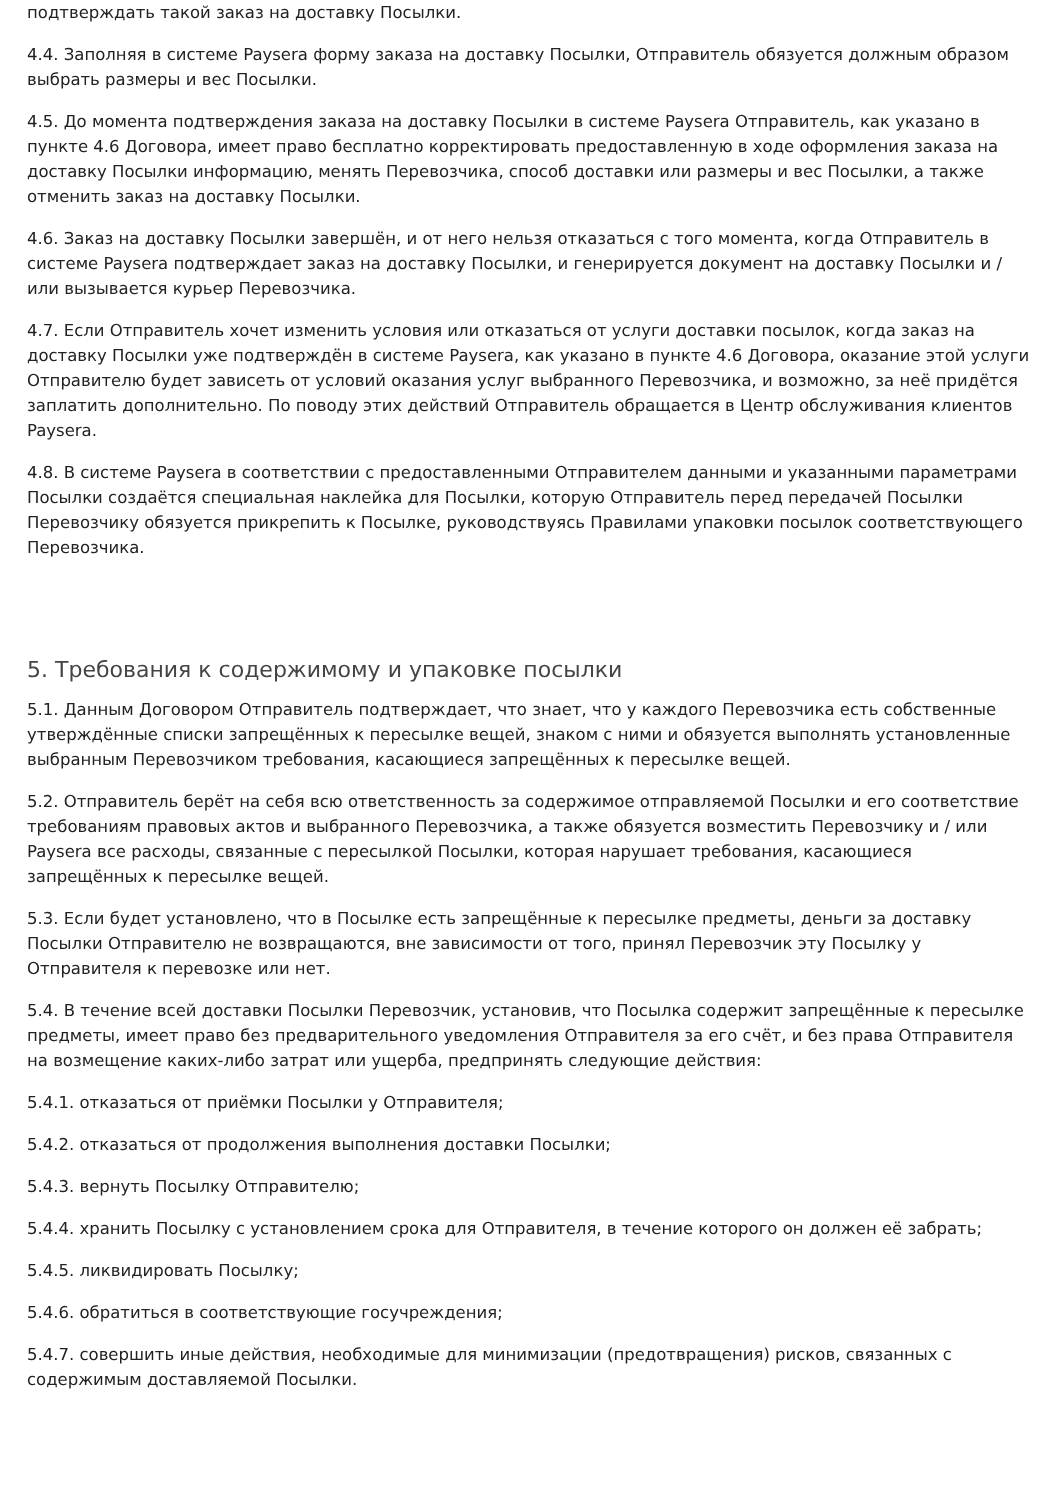подтверждать такой заказ на доставку Посылки.
4.4. Заполняя в системе Paysera форму заказа на доставку Посылки, Отправитель обязуется должным образом выбрать размеры и вес Посылки.
4.5. До момента подтверждения заказа на доставку Посылки в системе Paysera Отправитель, как указано в пункте 4.6 Договора, имеет право бесплатно корректировать предоставленную в ходе оформления заказа на доставку Посылки информацию, менять Перевозчика, способ доставки или размеры и вес Посылки, а также отменить заказ на доставку Посылки.
4.6. Заказ на доставку Посылки завершён, и от него нельзя отказаться с того момента, когда Отправитель в системе Paysera подтверждает заказ на доставку Посылки, и генерируется документ на доставку Посылки и / или вызывается курьер Перевозчика.
4.7. Если Отправитель хочет изменить условия или отказаться от услуги доставки посылок, когда заказ на доставку Посылки уже подтверждён в системе Paysera, как указано в пункте 4.6 Договора, оказание этой услуги Отправителю будет зависеть от условий оказания услуг выбранного Перевозчика, и возможно, за неё придётся заплатить дополнительно. По поводу этих действий Отправитель обращается в Центр обслуживания клиентов Paysera.
4.8. В системе Paysera в соответствии с предоставленными Отправителем данными и указанными параметрами Посылки создаётся специальная наклейка для Посылки, которую Отправитель перед передачей Посылки Перевозчику обязуется прикрепить к Посылке, руководствуясь Правилами упаковки посылок соответствующего Перевозчика.
5. Требования к содержимому и упаковке посылки
5.1. Данным Договором Отправитель подтверждает, что знает, что у каждого Перевозчика есть собственные утверждённые списки запрещённых к пересылке вещей, знаком с ними и обязуется выполнять установленные выбранным Перевозчиком требования, касающиеся запрещённых к пересылке вещей.
5.2. Отправитель берёт на себя всю ответственность за содержимое отправляемой Посылки и его соответствие требованиям правовых актов и выбранного Перевозчика, а также обязуется возместить Перевозчику и / или Paysera все расходы, связанные с пересылкой Посылки, которая нарушает требования, касающиеся запрещённых к пересылке вещей.
5.3. Если будет установлено, что в Посылке есть запрещённые к пересылке предметы, деньги за доставку Посылки Отправителю не возвращаются, вне зависимости от того, принял Перевозчик эту Посылку у Отправителя к перевозке или нет.
5.4. В течение всей доставки Посылки Перевозчик, установив, что Посылка содержит запрещённые к пересылке предметы, имеет право без предварительного уведомления Отправителя за его счёт, и без права Отправителя на возмещение каких-либо затрат или ущерба, предпринять следующие действия:
5.4.1. отказаться от приёмки Посылки у Отправителя;
5.4.2. отказаться от продолжения выполнения доставки Посылки;
5.4.3. вернуть Посылку Отправителю;
5.4.4. хранить Посылку с установлением срока для Отправителя, в течение которого он должен её забрать;
5.4.5. ликвидировать Посылку;
5.4.6. обратиться в соответствующие госучреждения;
5.4.7. совершить иные действия, необходимые для минимизации (предотвращения) рисков, связанных с содержимым доставляемой Посылки.